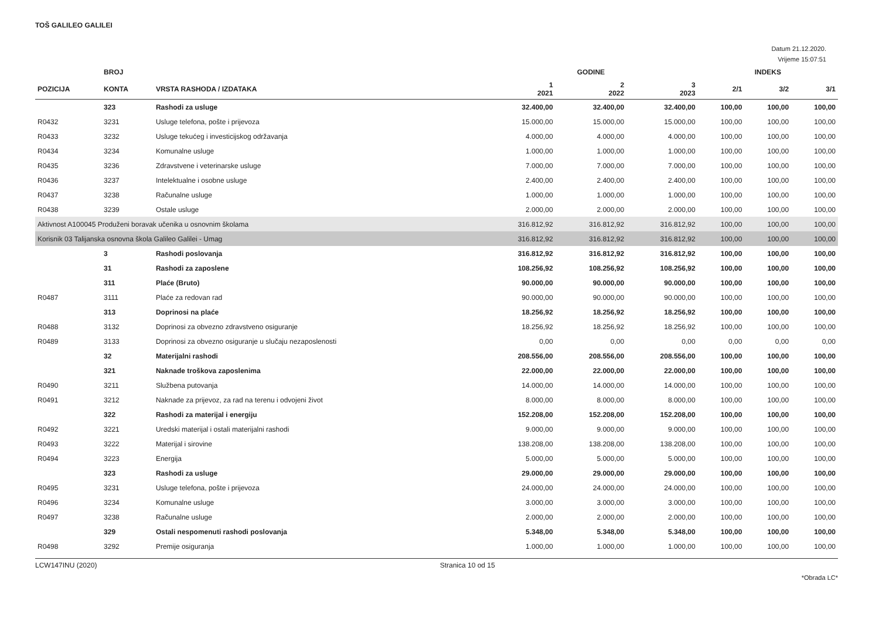TOŠ GALILEO GALILEI
Datum 21.12.2020.
Vrijeme 15:07:51
| | BROJ | | GODINE | | | INDEKS | | |
| --- | --- | --- | --- | --- | --- | --- | --- | --- |
| POZICIJA | KONTA | VRSTA RASHODA / IZDATAKA | 1 2021 | 2 2022 | 3 2023 | 2/1 | 3/2 | 3/1 |
| | 323 | Rashodi za usluge | 32.400,00 | 32.400,00 | 32.400,00 | 100,00 | 100,00 | 100,00 |
| R0432 | 3231 | Usluge telefona, pošte i prijevoza | 15.000,00 | 15.000,00 | 15.000,00 | 100,00 | 100,00 | 100,00 |
| R0433 | 3232 | Usluge tekućeg i investicijskog održavanja | 4.000,00 | 4.000,00 | 4.000,00 | 100,00 | 100,00 | 100,00 |
| R0434 | 3234 | Komunalne usluge | 1.000,00 | 1.000,00 | 1.000,00 | 100,00 | 100,00 | 100,00 |
| R0435 | 3236 | Zdravstvene i veterinarske usluge | 7.000,00 | 7.000,00 | 7.000,00 | 100,00 | 100,00 | 100,00 |
| R0436 | 3237 | Intelektualne i osobne usluge | 2.400,00 | 2.400,00 | 2.400,00 | 100,00 | 100,00 | 100,00 |
| R0437 | 3238 | Računalne usluge | 1.000,00 | 1.000,00 | 1.000,00 | 100,00 | 100,00 | 100,00 |
| R0438 | 3239 | Ostale usluge | 2.000,00 | 2.000,00 | 2.000,00 | 100,00 | 100,00 | 100,00 |
| Aktivnost A100045 Produženi boravak učenika u osnovnim školama | | | 316.812,92 | 316.812,92 | 316.812,92 | 100,00 | 100,00 | 100,00 |
| Korisnik 03 Talijanska osnovna škola Galileo Galilei - Umag | | | 316.812,92 | 316.812,92 | 316.812,92 | 100,00 | 100,00 | 100,00 |
| | 3 | Rashodi poslovanja | 316.812,92 | 316.812,92 | 316.812,92 | 100,00 | 100,00 | 100,00 |
| | 31 | Rashodi za zaposlene | 108.256,92 | 108.256,92 | 108.256,92 | 100,00 | 100,00 | 100,00 |
| | 311 | Plaće (Bruto) | 90.000,00 | 90.000,00 | 90.000,00 | 100,00 | 100,00 | 100,00 |
| R0487 | 3111 | Plaće za redovan rad | 90.000,00 | 90.000,00 | 90.000,00 | 100,00 | 100,00 | 100,00 |
| | 313 | Doprinosi na plaće | 18.256,92 | 18.256,92 | 18.256,92 | 100,00 | 100,00 | 100,00 |
| R0488 | 3132 | Doprinosi za obvezno zdravstveno osiguranje | 18.256,92 | 18.256,92 | 18.256,92 | 100,00 | 100,00 | 100,00 |
| R0489 | 3133 | Doprinosi za obvezno osiguranje u slučaju nezaposlenosti | 0,00 | 0,00 | 0,00 | 0,00 | 0,00 | 0,00 |
| | 32 | Materijalni rashodi | 208.556,00 | 208.556,00 | 208.556,00 | 100,00 | 100,00 | 100,00 |
| | 321 | Naknade troškova zaposlenima | 22.000,00 | 22.000,00 | 22.000,00 | 100,00 | 100,00 | 100,00 |
| R0490 | 3211 | Službena putovanja | 14.000,00 | 14.000,00 | 14.000,00 | 100,00 | 100,00 | 100,00 |
| R0491 | 3212 | Naknade za prijevoz, za rad na terenu i odvojeni život | 8.000,00 | 8.000,00 | 8.000,00 | 100,00 | 100,00 | 100,00 |
| | 322 | Rashodi za materijal i energiju | 152.208,00 | 152.208,00 | 152.208,00 | 100,00 | 100,00 | 100,00 |
| R0492 | 3221 | Uredski materijal i ostali materijalni rashodi | 9.000,00 | 9.000,00 | 9.000,00 | 100,00 | 100,00 | 100,00 |
| R0493 | 3222 | Materijal i sirovine | 138.208,00 | 138.208,00 | 138.208,00 | 100,00 | 100,00 | 100,00 |
| R0494 | 3223 | Energija | 5.000,00 | 5.000,00 | 5.000,00 | 100,00 | 100,00 | 100,00 |
| | 323 | Rashodi za usluge | 29.000,00 | 29.000,00 | 29.000,00 | 100,00 | 100,00 | 100,00 |
| R0495 | 3231 | Usluge telefona, pošte i prijevoza | 24.000,00 | 24.000,00 | 24.000,00 | 100,00 | 100,00 | 100,00 |
| R0496 | 3234 | Komunalne usluge | 3.000,00 | 3.000,00 | 3.000,00 | 100,00 | 100,00 | 100,00 |
| R0497 | 3238 | Računalne usluge | 2.000,00 | 2.000,00 | 2.000,00 | 100,00 | 100,00 | 100,00 |
| | 329 | Ostali nespomenuti rashodi poslovanja | 5.348,00 | 5.348,00 | 5.348,00 | 100,00 | 100,00 | 100,00 |
| R0498 | 3292 | Premije osiguranja | 1.000,00 | 1.000,00 | 1.000,00 | 100,00 | 100,00 | 100,00 |
LCW147INU (2020) Stranica 10 od 15
*Obrada LC*